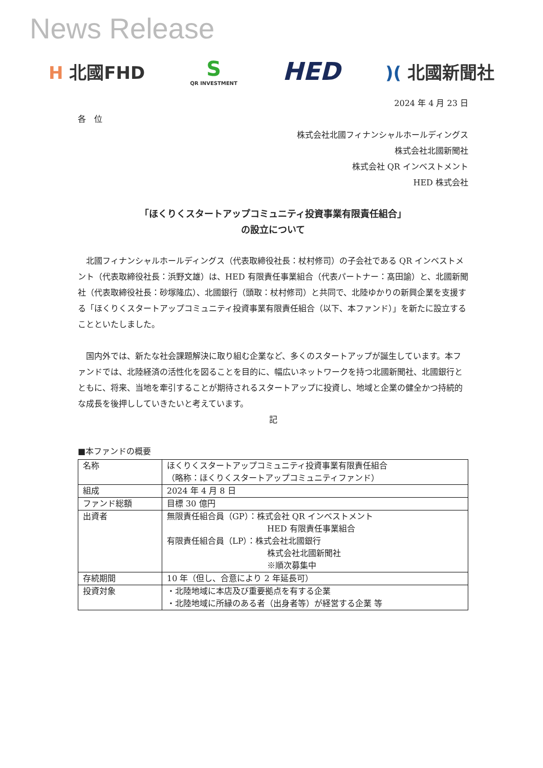News Release
H 北國FHD S
QR INVESTMENT HED )( 北國新聞社
2024 年 4 月 23 日
各　位
株式会社北國フィナンシャルホールディングス
株式会社北國新聞社
株式会社 QR インベストメント
HED 株式会社
「ほくりくスタートアップコミュニティ投資事業有限責任組合」
の設立について
　北國フィナンシャルホールディングス（代表取締役社長：杖村修司）の子会社である QR インベストメント（代表取締役社長：浜野文雄）は、HED 有限責任事業組合（代表パートナー：髙田諭）と、北國新聞社（代表取締役社長：砂塚隆広）、北國銀行（頭取：杖村修司）と共同で、北陸ゆかりの新興企業を支援する「ほくりくスタートアップコミュニティ投資事業有限責任組合（以下、本ファンド）」を新たに設立することといたしました。
　国内外では、新たな社会課題解決に取り組む企業など、多くのスタートアップが誕生しています。本ファンドでは、北陸経済の活性化を図ることを目的に、幅広いネットワークを持つ北國新聞社、北國銀行とともに、将来、当地を牽引することが期待されるスタートアップに投資し、地域と企業の健全かつ持続的な成長を後押ししていきたいと考えています。
記
■本ファンドの概要
| 名称 | ほくりくスタートアップコミュニティ投資事業有限責任組合 （略称：ほくりくスタートアップコミュニティファンド） |
| 組成 | 2024 年 4 月 8 日 |
| ファンド総額 | 目標 30 億円 |
| 出資者 | 無限責任組合員（GP）：株式会社 QR インベストメント HED 有限責任事業組合 有限責任組合員（LP）：株式会社北國銀行 株式会社北國新聞社 ※順次募集中 |
| 存続期間 | 10 年（但し、合意により 2 年延長可） |
| 投資対象 | ・北陸地域に本店及び重要拠点を有する企業 ・北陸地域に所縁のある者（出身者等）が経営する企業 等 |